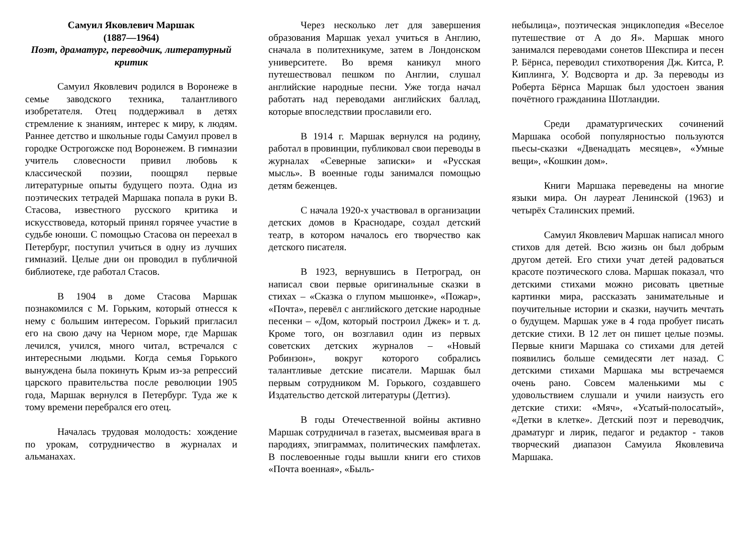Самуил Яковлевич Маршак
(1887—1964)
Поэт, драматург, переводчик, литературный критик
Самуил Яковлевич родился в Воронеже в семье заводского техника, талантливого изобретателя. Отец поддерживал в детях стремление к знаниям, интерес к миру, к людям. Раннее детство и школьные годы Самуил провел в городке Острогожске под Воронежем. В гимназии учитель словесности привил любовь к классической поэзии, поощрял первые литературные опыты будущего поэта. Одна из поэтических тетрадей Маршака попала в руки В. Стасова, известного русского критика и искусствоведа, который принял горячее участие в судьбе юноши. С помощью Стасова он переехал в Петербург, поступил учиться в одну из лучших гимназий. Целые дни он проводил в публичной библиотеке, где работал Стасов.
В 1904 в доме Стасова Маршак познакомился с М. Горьким, который отнесся к нему с большим интересом. Горький пригласил его на свою дачу на Черном море, где Маршак лечился, учился, много читал, встречался с интересными людьми. Когда семья Горького вынуждена была покинуть Крым из-за репрессий царского правительства после революции 1905 года, Маршак вернулся в Петербург. Туда же к тому времени перебрался его отец.
Началась трудовая молодость: хождение по урокам, сотрудничество в журналах и альманахах.
Через несколько лет для завершения образования Маршак уехал учиться в Англию, сначала в политехникуме, затем в Лондонском университете. Во время каникул много путешествовал пешком по Англии, слушал английские народные песни. Уже тогда начал работать над переводами английских баллад, которые впоследствии прославили его.
В 1914 г. Маршак вернулся на родину, работал в провинции, публиковал свои переводы в журналах «Северные записки» и «Русская мысль». В военные годы занимался помощью детям беженцев.
С начала 1920-х участвовал в организации детских домов в Краснодаре, создал детский театр, в котором началось его творчество как детского писателя.
В 1923, вернувшись в Петроград, он написал свои первые оригинальные сказки в стихах – «Сказка о глупом мышонке», «Пожар», «Почта», перевёл с английского детские народные песенки – «Дом, который построил Джек» и т. д. Кроме того, он возглавил один из первых советских детских журналов – «Новый Робинзон», вокруг которого собрались талантливые детские писатели. Маршак был первым сотрудником М. Горького, создавшего Издательство детской литературы (Детгиз).
В годы Отечественной войны активно Маршак сотрудничал в газетах, высмеивая врага в пародиях, эпиграммах, политических памфлетах. В послевоенные годы вышли книги его стихов «Почта военная», «Быль-
небылица», поэтическая энциклопедия «Веселое путешествие от А до Я». Маршак много занимался переводами сонетов Шекспира и песен Р. Бёрнса, переводил стихотворения Дж. Китса, Р. Киплинга, У. Водсворта и др. За переводы из Роберта Бёрнса Маршак был удостоен звания почётного гражданина Шотландии.
Среди драматургических сочинений Маршака особой популярностью пользуются пьесы-сказки «Двенадцать месяцев», «Умные вещи», «Кошкин дом».
Книги Маршака переведены на многие языки мира. Он лауреат Ленинской (1963) и четырёх Сталинских премий.
Самуил Яковлевич Маршак написал много стихов для детей. Всю жизнь он был добрым другом детей. Его стихи учат детей радоваться красоте поэтического слова. Маршак показал, что детскими стихами можно рисовать цветные картинки мира, рассказать занимательные и поучительные истории и сказки, научить мечтать о будущем. Маршак уже в 4 года пробует писать детские стихи. В 12 лет он пишет целые поэмы. Первые книги Маршака со стихами для детей появились больше семидесяти лет назад. С детскими стихами Маршака мы встречаемся очень рано. Совсем маленькими мы с удовольствием слушали и учили наизусть его детские стихи: «Мяч», «Усатый-полосатый», «Детки в клетке». Детский поэт и переводчик, драматург и лирик, педагог и редактор - таков творческий диапазон Самуила Яковлевича Маршака.